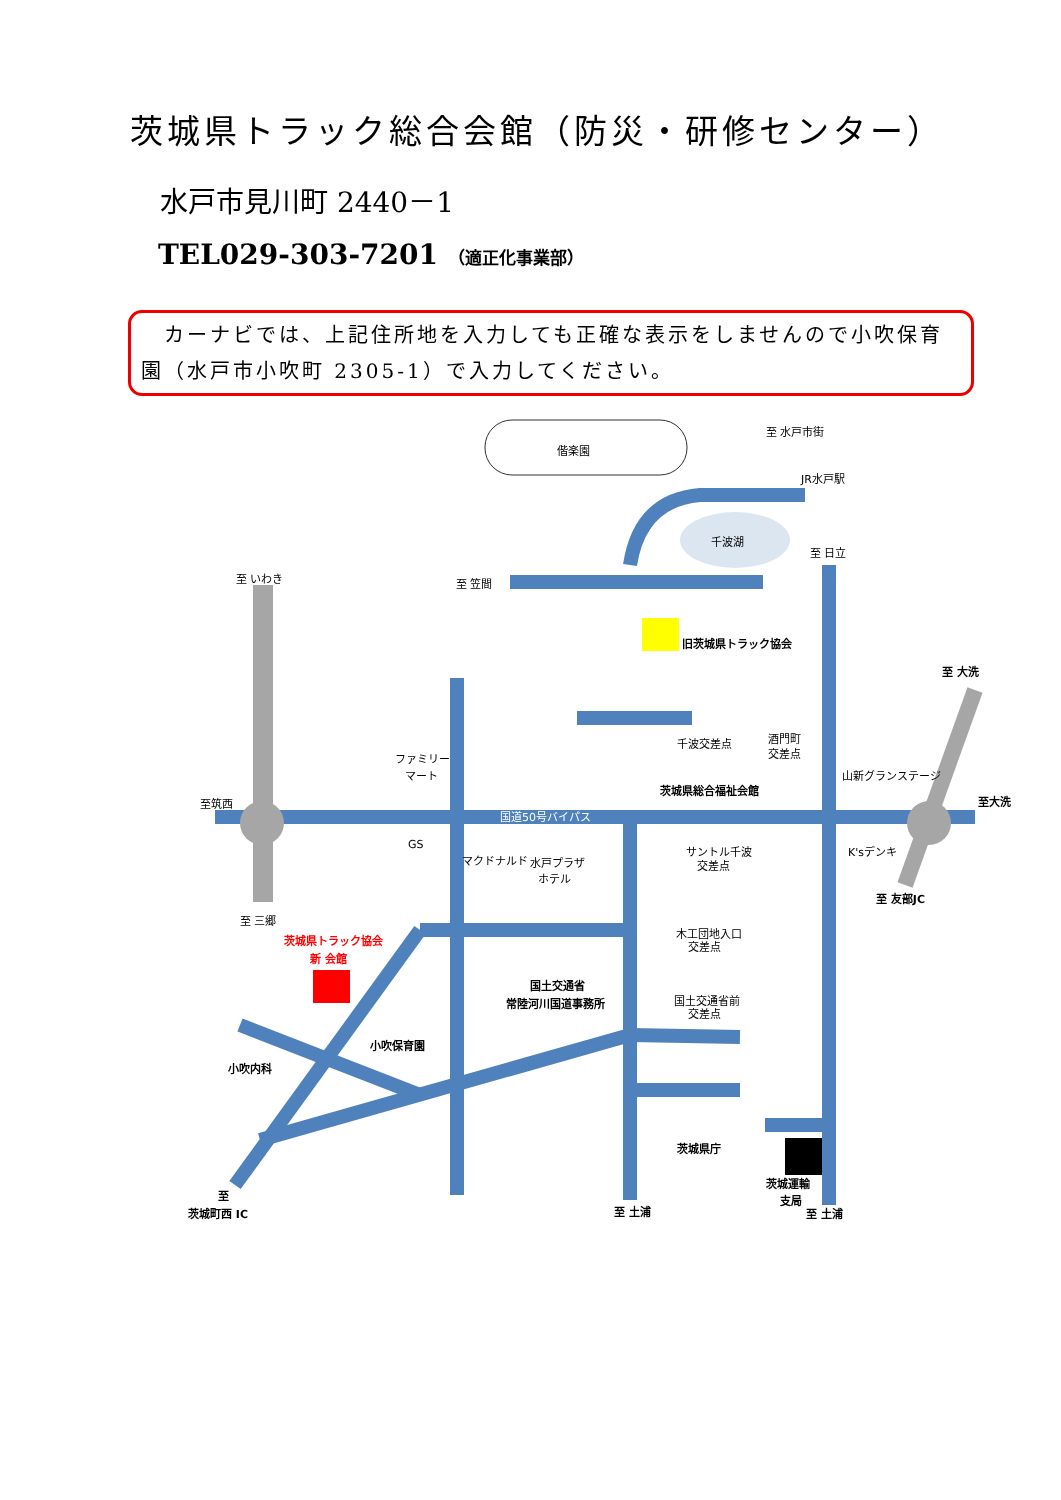茨城県トラック総合会館（防災・研修センター）
水戸市見川町 2440－1
TEL029-303-7201 （適正化事業部）
　カーナビでは、上記住所地を入力しても正確な表示をしませんので小吹保育園（水戸市小吹町 2305-1）で入力してください。
偕楽園
至 水戸市街
JR水戸駅
千波湖
至 日立
至 いわき
至 笠間
旧茨城県トラック協会
至 大洗
千波交差点
酒門町
交差点
山新グランステージ
ファミリー
マート
茨城県総合福祉会館
至筑西
国道50号バイパス
GS
マクドナルド
水戸プラザ
ホテル
サントル千波
交差点
K'sデンキ
至大洗
至 友部JC
至 三郷
茨城県トラック協会
新 会館
木工団地入口
交差点
国土交通省
常陸河川国道事務所
国土交通省前
交差点
小吹保育園
小吹内科
茨城県庁
茨城運輸
支局
至
茨城町西 IC
至 土浦
至 土浦